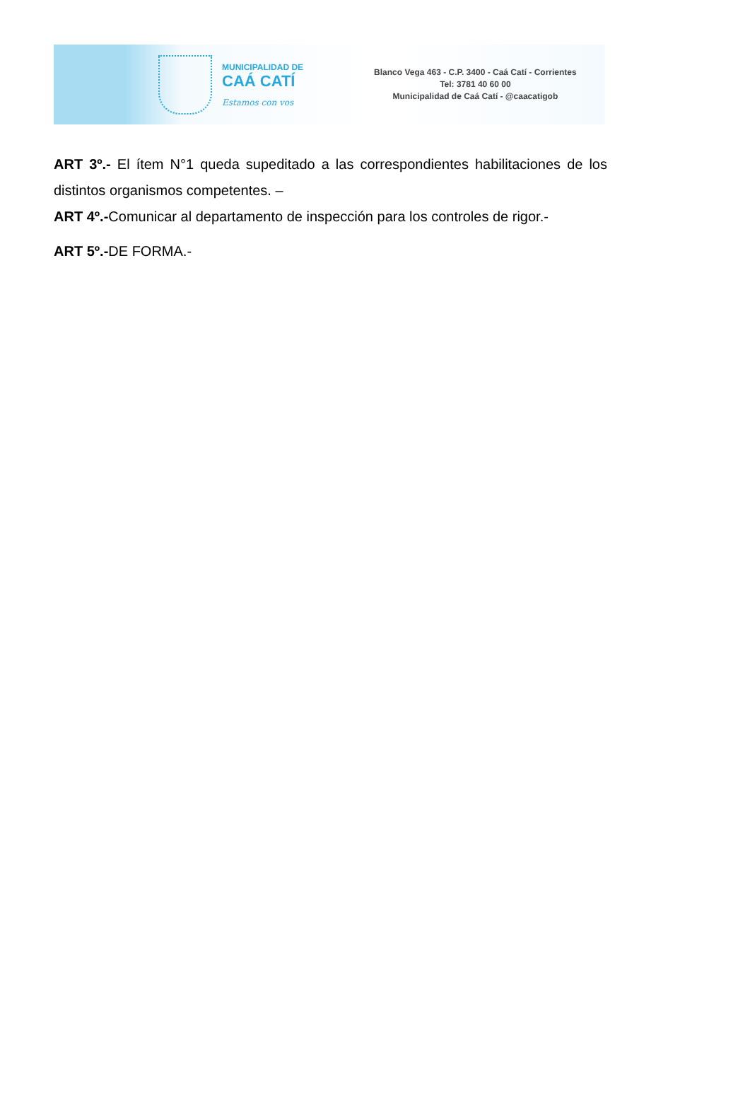MUNICIPALIDAD DE
CAÁ CATÍ
Estamos con vos
Blanco Vega 463 - C.P. 3400 - Caá Catí - Corrientes
Tel: 3781 40 60 00
Municipalidad de Caá Catí - @caacatigob
ART 3º.- El ítem N°1 queda supeditado a las correspondientes habilitaciones de los distintos organismos competentes. –
ART 4º.-Comunicar al departamento de inspección para los controles de rigor.-
ART 5º.-DE FORMA.-